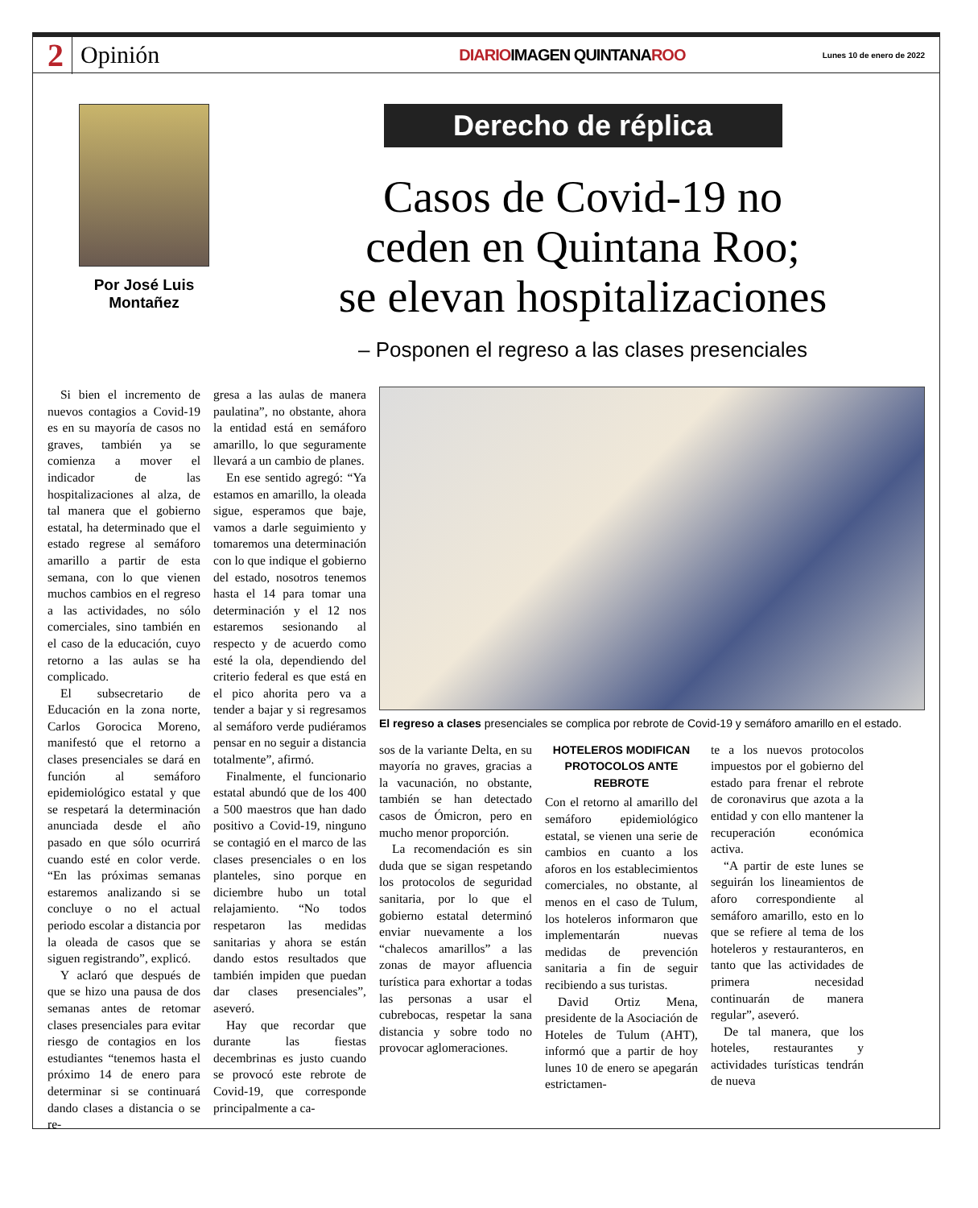2 Opinión DIARIOIMAGEN QUINTANAROO Lunes 10 de enero de 2022
Por José Luis
Montañez
Derecho de réplica
Casos de Covid-19 no
ceden en Quintana Roo;
se elevan hospitalizaciones
– Posponen el regreso a las clases presenciales
Si bien el incremento de nuevos contagios a Covid-19 es en su mayoría de casos no graves, también ya se comienza a mover el indicador de las hospitalizaciones al alza, de tal manera que el gobierno estatal, ha determinado que el estado regrese al semáforo amarillo a partir de esta semana, con lo que vienen muchos cambios en el regreso a las actividades, no sólo comerciales, sino también en el caso de la educación, cuyo retorno a las aulas se ha complicado.
El subsecretario de Educación en la zona norte, Carlos Gorocica Moreno, manifestó que el retorno a clases presenciales se dará en función al semáforo epidemiológico estatal y que se respetará la determinación anunciada desde el año pasado en que sólo ocurrirá cuando esté en color verde. “En las próximas semanas estaremos analizando si se concluye o no el actual periodo escolar a distancia por la oleada de casos que se siguen registrando”, explicó.
Y aclaró que después de que se hizo una pausa de dos semanas antes de retomar clases presenciales para evitar riesgo de contagios en los estudiantes “tenemos hasta el próximo 14 de enero para determinar si se continuará dando clases a distancia o se re-
gresa a las aulas de manera paulatina”, no obstante, ahora la entidad está en semáforo amarillo, lo que seguramente llevará a un cambio de planes.
En ese sentido agregó: “Ya estamos en amarillo, la oleada sigue, esperamos que baje, vamos a darle seguimiento y tomaremos una determinación con lo que indique el gobierno del estado, nosotros tenemos hasta el 14 para tomar una determinación y el 12 nos estaremos sesionando al respecto y de acuerdo como esté la ola, dependiendo del criterio federal es que está en el pico ahorita pero va a tender a bajar y si regresamos al semáforo verde pudiéramos pensar en no seguir a distancia totalmente”, afirmó.
Finalmente, el funcionario estatal abundó que de los 400 a 500 maestros que han dado positivo a Covid-19, ninguno se contagió en el marco de las clases presenciales o en los planteles, sino porque en diciembre hubo un total relajamiento. “No todos respetaron las medidas sanitarias y ahora se están dando estos resultados que también impiden que puedan dar clases presenciales”, aseveró.
Hay que recordar que durante las fiestas decembrinas es justo cuando se provocó este rebrote de Covid-19, que corresponde principalmente a ca-
El regreso a clases presenciales se complica por rebrote de Covid-19 y semáforo amarillo en el estado.
sos de la variante Delta, en su mayoría no graves, gracias a la vacunación, no obstante, también se han detectado casos de Ómicron, pero en mucho menor proporción.
La recomendación es sin duda que se sigan respetando los protocolos de seguridad sanitaria, por lo que el gobierno estatal determinó enviar nuevamente a los “chalecos amarillos” a las zonas de mayor afluencia turística para exhortar a todas las personas a usar el cubrebocas, respetar la sana distancia y sobre todo no provocar aglomeraciones.
HOTELEROS MODIFICAN PROTOCOLOS ANTE REBROTE
Con el retorno al amarillo del semáforo epidemiológico estatal, se vienen una serie de cambios en cuanto a los aforos en los establecimientos comerciales, no obstante, al menos en el caso de Tulum, los hoteleros informaron que implementarán nuevas medidas de prevención sanitaria a fin de seguir recibiendo a sus turistas.
David Ortiz Mena, presidente de la Asociación de Hoteles de Tulum (AHT), informó que a partir de hoy lunes 10 de enero se apegarán estrictamen-
te a los nuevos protocolos impuestos por el gobierno del estado para frenar el rebrote de coronavirus que azota a la entidad y con ello mantener la recuperación económica activa.
“A partir de este lunes se seguirán los lineamientos de aforo correspondiente al semáforo amarillo, esto en lo que se refiere al tema de los hoteleros y restauranteros, en tanto que las actividades de primera necesidad continuarán de manera regular”, aseveró.
De tal manera, que los hoteles, restaurantes y actividades turísticas tendrán de nueva